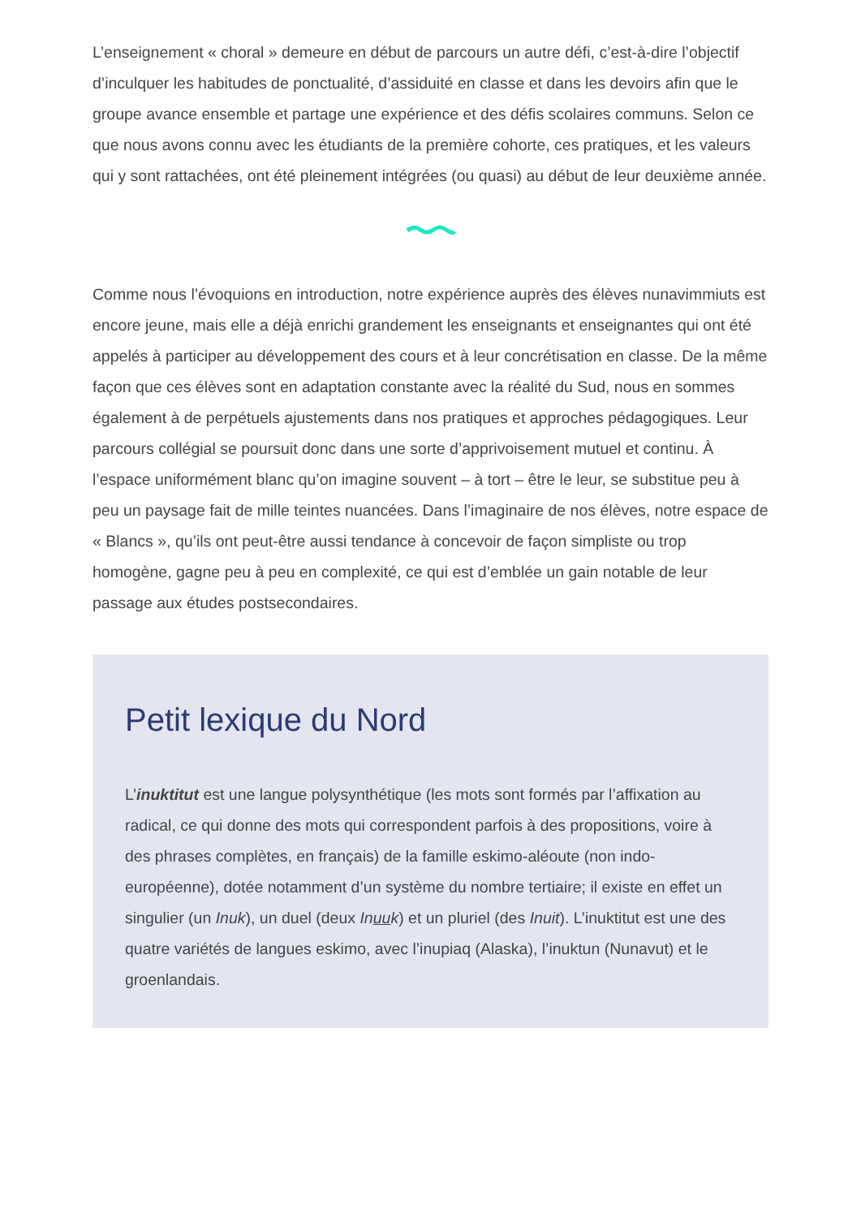L’enseignement « choral » demeure en début de parcours un autre défi, c’est-à-dire l’objectif d’inculquer les habitudes de ponctualité, d’assiduité en classe et dans les devoirs afin que le groupe avance ensemble et partage une expérience et des défis scolaires communs. Selon ce que nous avons connu avec les étudiants de la première cohorte, ces pratiques, et les valeurs qui y sont rattachées, ont été pleinement intégrées (ou quasi) au début de leur deuxième année.
Comme nous l’évoquions en introduction, notre expérience auprès des élèves nunavimmiuts est encore jeune, mais elle a déjà enrichi grandement les enseignants et enseignantes qui ont été appelés à participer au développement des cours et à leur concrétisation en classe. De la même façon que ces élèves sont en adaptation constante avec la réalité du Sud, nous en sommes également à de perpétuels ajustements dans nos pratiques et approches pédagogiques. Leur parcours collégial se poursuit donc dans une sorte d’apprivoisement mutuel et continu. À l’espace uniformément blanc qu’on imagine souvent – à tort – être le leur, se substitue peu à peu un paysage fait de mille teintes nuancées. Dans l’imaginaire de nos élèves, notre espace de « Blancs », qu’ils ont peut-être aussi tendance à concevoir de façon simpliste ou trop homogène, gagne peu à peu en complexité, ce qui est d’emblée un gain notable de leur passage aux études postsecondaires.
Petit lexique du Nord
L’inuktitut est une langue polysynthétique (les mots sont formés par l’affixation au radical, ce qui donne des mots qui correspondent parfois à des propositions, voire à des phrases complètes, en français) de la famille eskimo-aléoute (non indo-européenne), dotée notamment d’un système du nombre tertiaire; il existe en effet un singulier (un Inuk), un duel (deux Inuuk) et un pluriel (des Inuit). L’inuktitut est une des quatre variétés de langues eskimo, avec l’inupiaq (Alaska), l’inuktun (Nunavut) et le groenlandais.